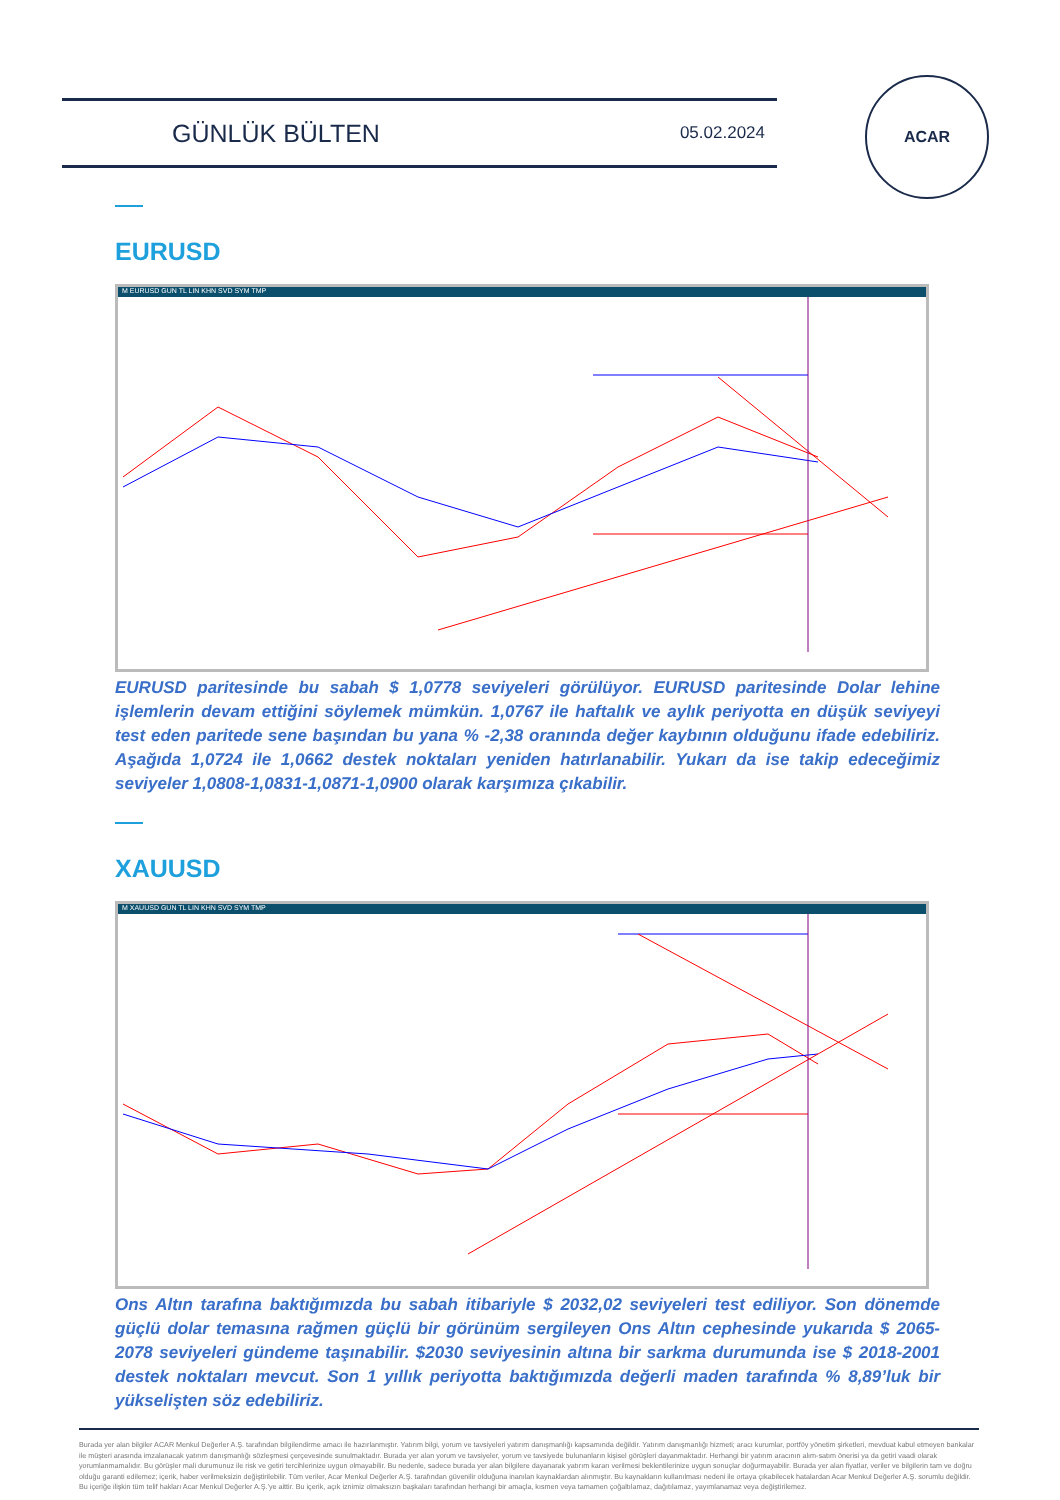GÜNLÜK BÜLTEN
05.02.2024
ACAR
EURUSD
M EURUSD GUN TL LIN KHN SVD SYM TMP
EURUSD paritesinde bu sabah $ 1,0778 seviyeleri görülüyor. EURUSD paritesinde Dolar lehine işlemlerin devam ettiğini söylemek mümkün. 1,0767 ile haftalık ve aylık periyotta en düşük seviyeyi test eden paritede sene başından bu yana % -2,38 oranında değer kaybının olduğunu ifade edebiliriz. Aşağıda 1,0724 ile 1,0662 destek noktaları yeniden hatırlanabilir. Yukarı da ise takip edeceğimiz seviyeler 1,0808-1,0831-1,0871-1,0900 olarak karşımıza çıkabilir.
XAUUSD
M XAUUSD GUN TL LIN KHN SVD SYM TMP
Ons Altın tarafına baktığımızda bu sabah itibariyle $ 2032,02 seviyeleri test ediliyor. Son dönemde güçlü dolar temasına rağmen güçlü bir görünüm sergileyen Ons Altın cephesinde yukarıda $ 2065-2078 seviyeleri gündeme taşınabilir. $2030 seviyesinin altına bir sarkma durumunda ise $ 2018-2001 destek noktaları mevcut. Son 1 yıllık periyotta baktığımızda değerli maden tarafında % 8,89’luk bir yükselişten söz edebiliriz.
Burada yer alan bilgiler ACAR Menkul Değerler A.Ş. tarafından bilgilendirme amacı ile hazırlanmıştır. Yatırım bilgi, yorum ve tavsiyeleri yatırım danışmanlığı kapsamında değildir. Yatırım danışmanlığı hizmeti; aracı kurumlar, portföy yönetim şirketleri, mevduat kabul etmeyen bankalar ile müşteri arasında imzalanacak yatırım danışmanlığı sözleşmesi çerçevesinde sunulmaktadır. Burada yer alan yorum ve tavsiyeler, yorum ve tavsiyede bulunanların kişisel görüşleri dayanmaktadır. Herhangi bir yatırım aracının alım-satım önerisi ya da getiri vaadi olarak yorumlanmamalıdır. Bu görüşler mali durumunuz ile risk ve getiri tercihlerinize uygun olmayabilir. Bu nedenle, sadece burada yer alan bilgilere dayanarak yatırım kararı verilmesi beklentilerinize uygun sonuçlar doğurmayabilir. Burada yer alan fiyatlar, veriler ve bilgilerin tam ve doğru olduğu garanti edilemez; içerik, haber verilmeksizin değiştirilebilir. Tüm veriler, Acar Menkul Değerler A.Ş. tarafından güvenilir olduğuna inanılan kaynaklardan alınmıştır. Bu kaynakların kullanılması nedeni ile ortaya çıkabilecek hatalardan Acar Menkul Değerler A.Ş. sorumlu değildir. Bu içeriğe ilişkin tüm telif hakları Acar Menkul Değerler A.Ş.'ye aittir. Bu içerik, açık iznimiz olmaksızın başkaları tarafından herhangi bir amaçla, kısmen veya tamamen çoğaltılamaz, dağıtılamaz, yayımlanamaz veya değiştirilemez.